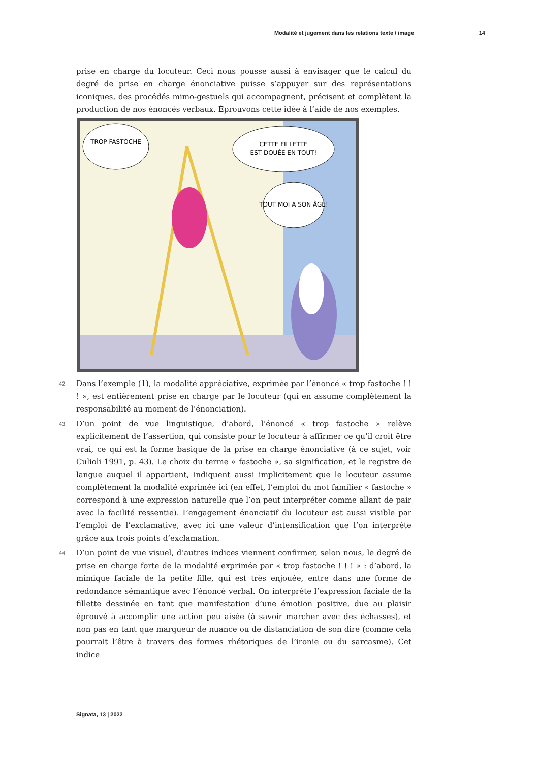Modalité et jugement dans les relations texte / image 14
prise en charge du locuteur. Ceci nous pousse aussi à envisager que le calcul du degré de prise en charge énonciative puisse s’appuyer sur des représentations iconiques, des procédés mimo-gestuels qui accompagnent, précisent et complètent la production de nos énoncés verbaux. Éprouvons cette idée à l’aide de nos exemples.
TROP FASTOCHE
CETTE FILLETTE
EST DOUÉE EN TOUT!
TOUT MOI À SON ÂGE!
42 Dans l’exemple (1), la modalité appréciative, exprimée par l’énoncé « trop fastoche ! ! ! », est entièrement prise en charge par le locuteur (qui en assume complètement la responsabilité au moment de l’énonciation).
43 D’un point de vue linguistique, d’abord, l’énoncé « trop fastoche » relève explicitement de l’assertion, qui consiste pour le locuteur à affirmer ce qu’il croit être vrai, ce qui est la forme basique de la prise en charge énonciative (à ce sujet, voir Culioli 1991, p. 43). Le choix du terme « fastoche », sa signification, et le registre de langue auquel il appartient, indiquent aussi implicitement que le locuteur assume complètement la modalité exprimée ici (en effet, l’emploi du mot familier « fastoche » correspond à une expression naturelle que l’on peut interpréter comme allant de pair avec la facilité ressentie). L’engagement énonciatif du locuteur est aussi visible par l’emploi de l’exclamative, avec ici une valeur d’intensification que l’on interprète grâce aux trois points d’exclamation.
44 D’un point de vue visuel, d’autres indices viennent confirmer, selon nous, le degré de prise en charge forte de la modalité exprimée par « trop fastoche ! ! ! » : d’abord, la mimique faciale de la petite fille, qui est très enjouée, entre dans une forme de redondance sémantique avec l’énoncé verbal. On interprète l’expression faciale de la fillette dessinée en tant que manifestation d’une émotion positive, due au plaisir éprouvé à accomplir une action peu aisée (à savoir marcher avec des échasses), et non pas en tant que marqueur de nuance ou de distanciation de son dire (comme cela pourrait l’être à travers des formes rhétoriques de l’ironie ou du sarcasme). Cet indice
Signata, 13 | 2022